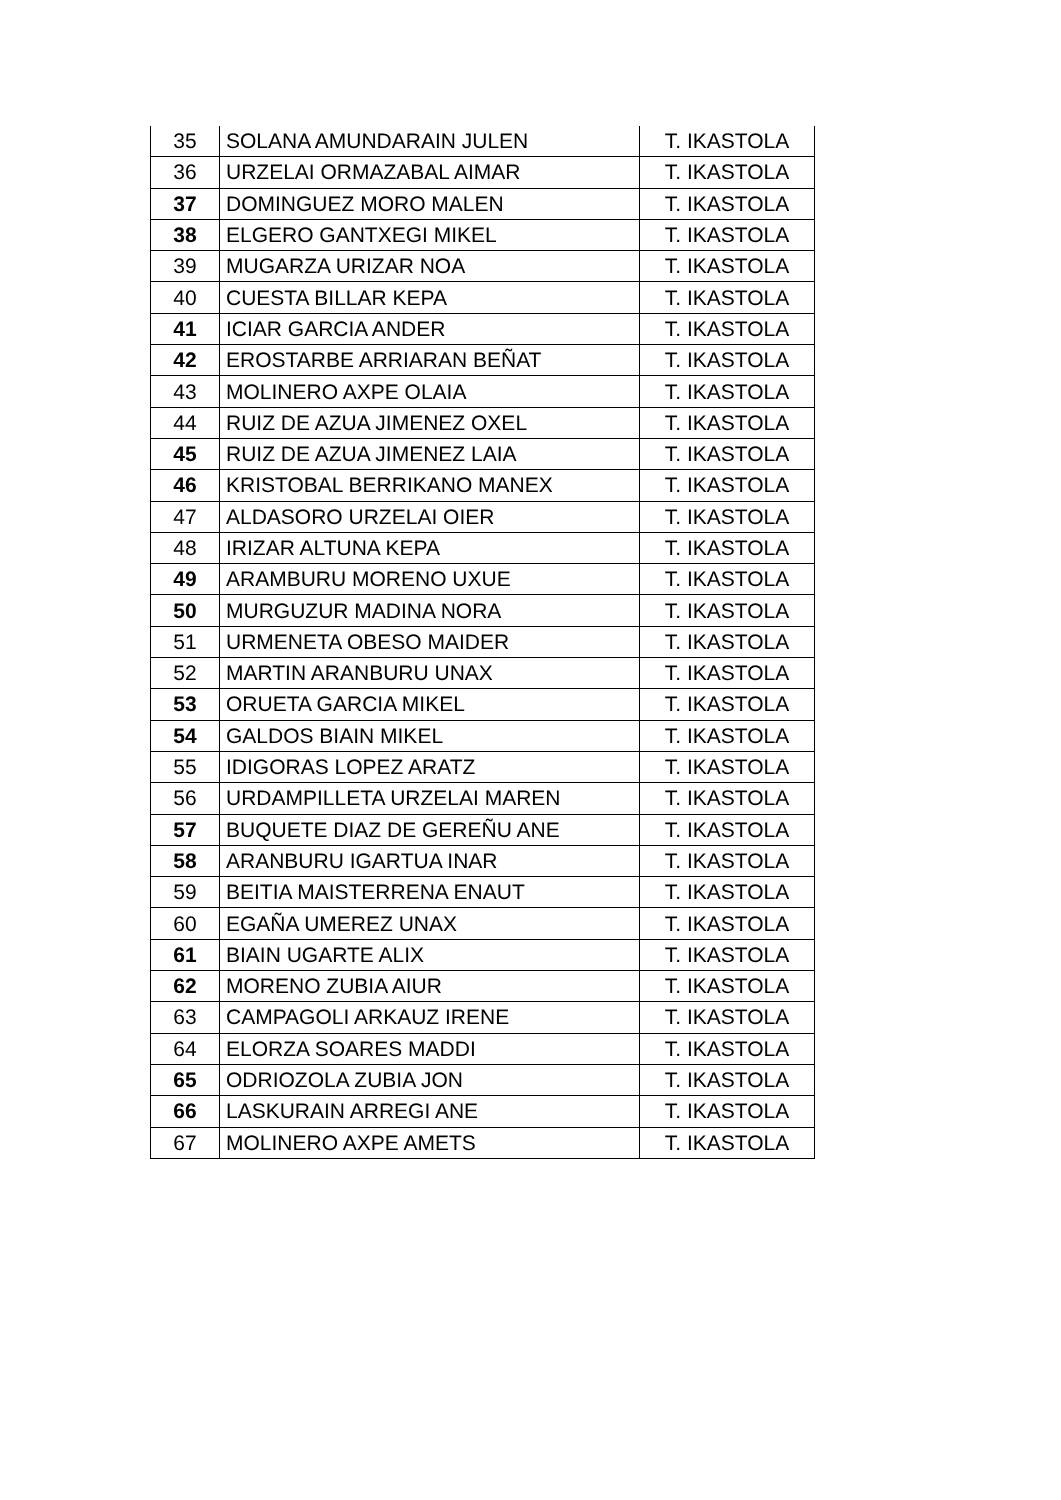| 35 | SOLANA AMUNDARAIN JULEN | T. IKASTOLA |
| 36 | URZELAI ORMAZABAL AIMAR | T. IKASTOLA |
| 37 | DOMINGUEZ MORO MALEN | T. IKASTOLA |
| 38 | ELGERO GANTXEGI MIKEL | T. IKASTOLA |
| 39 | MUGARZA URIZAR NOA | T. IKASTOLA |
| 40 | CUESTA BILLAR KEPA | T. IKASTOLA |
| 41 | ICIAR GARCIA ANDER | T. IKASTOLA |
| 42 | EROSTARBE ARRIARAN BEÑAT | T. IKASTOLA |
| 43 | MOLINERO AXPE OLAIA | T. IKASTOLA |
| 44 | RUIZ DE AZUA JIMENEZ OXEL | T. IKASTOLA |
| 45 | RUIZ DE AZUA JIMENEZ LAIA | T. IKASTOLA |
| 46 | KRISTOBAL BERRIKANO MANEX | T. IKASTOLA |
| 47 | ALDASORO URZELAI OIER | T. IKASTOLA |
| 48 | IRIZAR ALTUNA KEPA | T. IKASTOLA |
| 49 | ARAMBURU MORENO UXUE | T. IKASTOLA |
| 50 | MURGUZUR MADINA NORA | T. IKASTOLA |
| 51 | URMENETA OBESO MAIDER | T. IKASTOLA |
| 52 | MARTIN ARANBURU UNAX | T. IKASTOLA |
| 53 | ORUETA GARCIA MIKEL | T. IKASTOLA |
| 54 | GALDOS BIAIN MIKEL | T. IKASTOLA |
| 55 | IDIGORAS LOPEZ ARATZ | T. IKASTOLA |
| 56 | URDAMPILLETA URZELAI MAREN | T. IKASTOLA |
| 57 | BUQUETE DIAZ DE GEREÑU ANE | T. IKASTOLA |
| 58 | ARANBURU IGARTUA INAR | T. IKASTOLA |
| 59 | BEITIA MAISTERRENA ENAUT | T. IKASTOLA |
| 60 | EGAÑA UMEREZ UNAX | T. IKASTOLA |
| 61 | BIAIN UGARTE ALIX | T. IKASTOLA |
| 62 | MORENO ZUBIA AIUR | T. IKASTOLA |
| 63 | CAMPAGOLI ARKAUZ IRENE | T. IKASTOLA |
| 64 | ELORZA SOARES MADDI | T. IKASTOLA |
| 65 | ODRIOZOLA ZUBIA JON | T. IKASTOLA |
| 66 | LASKURAIN ARREGI ANE | T. IKASTOLA |
| 67 | MOLINERO AXPE AMETS | T. IKASTOLA |